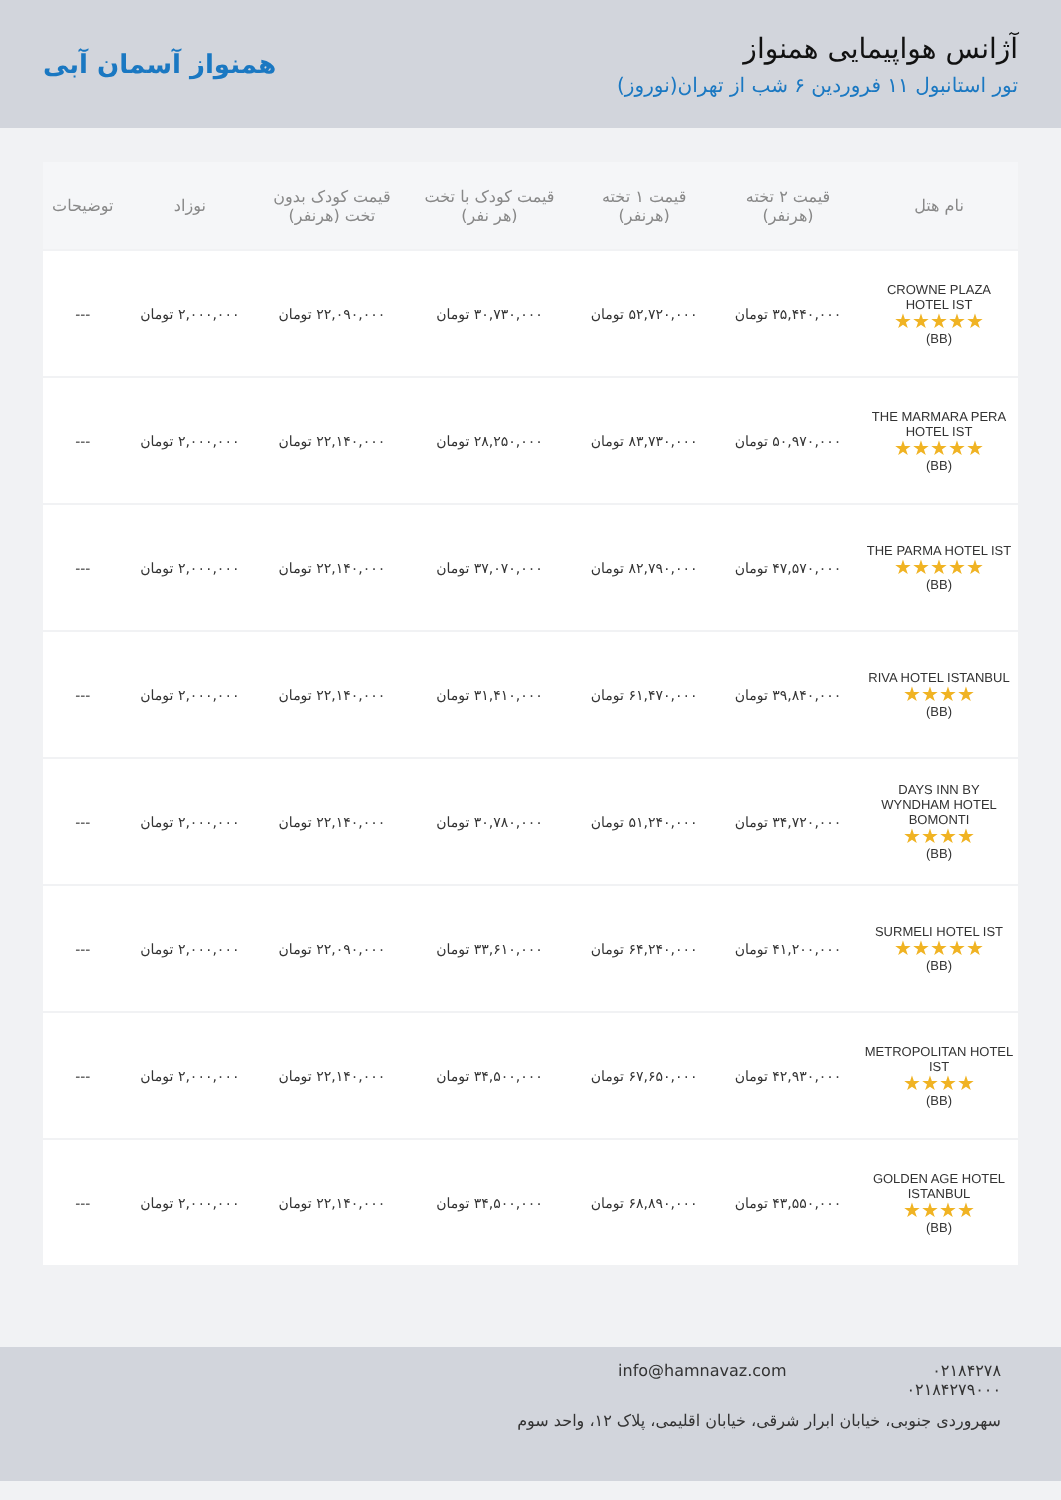آژانس هواپیمایی همنواز
تور استانبول ۱۱ فروردین ۶ شب از تهران(نوروز)
همنواز آسمان آبی
| نام هتل | قیمت ۲ تخته (هرنفر) | قیمت ۱ تخته (هرنفر) | قیمت کودک با تخت (هر نفر) | قیمت کودک بدون تخت (هرنفر) | نوزاد | توضیحات |
| --- | --- | --- | --- | --- | --- | --- |
| CROWNE PLAZA HOTEL IST ★★★★★ (BB) | ۳۵,۴۴۰,۰۰۰ تومان | ۵۲,۷۲۰,۰۰۰ تومان | ۳۰,۷۳۰,۰۰۰ تومان | ۲۲,۰۹۰,۰۰۰ تومان | ۲,۰۰۰,۰۰۰ تومان | --- |
| THE MARMARA PERA HOTEL IST ★★★★★ (BB) | ۵۰,۹۷۰,۰۰۰ تومان | ۸۳,۷۳۰,۰۰۰ تومان | ۲۸,۲۵۰,۰۰۰ تومان | ۲۲,۱۴۰,۰۰۰ تومان | ۲,۰۰۰,۰۰۰ تومان | --- |
| THE PARMA HOTEL IST ★★★★★ (BB) | ۴۷,۵۷۰,۰۰۰ تومان | ۸۲,۷۹۰,۰۰۰ تومان | ۳۷,۰۷۰,۰۰۰ تومان | ۲۲,۱۴۰,۰۰۰ تومان | ۲,۰۰۰,۰۰۰ تومان | --- |
| RIVA HOTEL ISTANBUL ★★★★ (BB) | ۳۹,۸۴۰,۰۰۰ تومان | ۶۱,۴۷۰,۰۰۰ تومان | ۳۱,۴۱۰,۰۰۰ تومان | ۲۲,۱۴۰,۰۰۰ تومان | ۲,۰۰۰,۰۰۰ تومان | --- |
| DAYS INN BY WYNDHAM HOTEL BOMONTI ★★★★ (BB) | ۳۴,۷۲۰,۰۰۰ تومان | ۵۱,۲۴۰,۰۰۰ تومان | ۳۰,۷۸۰,۰۰۰ تومان | ۲۲,۱۴۰,۰۰۰ تومان | ۲,۰۰۰,۰۰۰ تومان | --- |
| SURMELI HOTEL IST ★★★★★ (BB) | ۴۱,۲۰۰,۰۰۰ تومان | ۶۴,۲۴۰,۰۰۰ تومان | ۳۳,۶۱۰,۰۰۰ تومان | ۲۲,۰۹۰,۰۰۰ تومان | ۲,۰۰۰,۰۰۰ تومان | --- |
| METROPOLITAN HOTEL IST ★★★★ (BB) | ۴۲,۹۳۰,۰۰۰ تومان | ۶۷,۶۵۰,۰۰۰ تومان | ۳۴,۵۰۰,۰۰۰ تومان | ۲۲,۱۴۰,۰۰۰ تومان | ۲,۰۰۰,۰۰۰ تومان | --- |
| GOLDEN AGE HOTEL ISTANBUL ★★★★ (BB) | ۴۳,۵۵۰,۰۰۰ تومان | ۶۸,۸۹۰,۰۰۰ تومان | ۳۴,۵۰۰,۰۰۰ تومان | ۲۲,۱۴۰,۰۰۰ تومان | ۲,۰۰۰,۰۰۰ تومان | --- |
۰۲۱۸۴۲۷۸
۰۲۱۸۴۲۷۹۰۰۰
info@hamnavaz.com
سهروردی جنوبی، خیابان ابرار شرقی، خیابان اقلیمی، پلاک ۱۲، واحد سوم